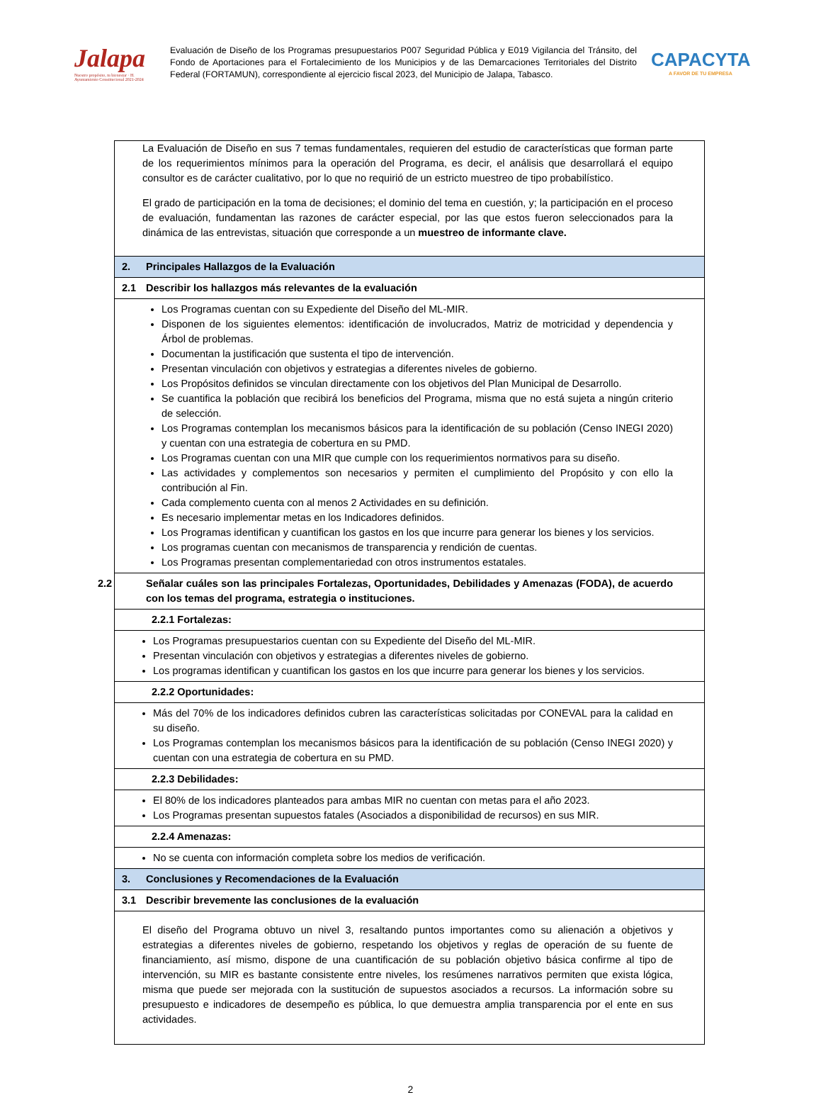Jalapa
Nuestro propósito, tu bienestar · H. Ayuntamiento Constitucional 2021-2024
Evaluación de Diseño de los Programas presupuestarios P007 Seguridad Pública y E019 Vigilancia del Tránsito, del Fondo de Aportaciones para el Fortalecimiento de los Municipios y de las Demarcaciones Territoriales del Distrito Federal (FORTAMUN), correspondiente al ejercicio fiscal 2023, del Municipio de Jalapa, Tabasco.
CAPACYTA
A FAVOR DE TU EMPRESA
| La Evaluación de Diseño en sus 7 temas fundamentales, requieren del estudio de características que forman parte de los requerimientos mínimos para la operación del Programa, es decir, el análisis que desarrollará el equipo consultor es de carácter cualitativo, por lo que no requirió de un estricto muestreo de tipo probabilístico. El grado de participación en la toma de decisiones; el dominio del tema en cuestión, y; la participación en el proceso de evaluación, fundamentan las razones de carácter especial, por las que estos fueron seleccionados para la dinámica de las entrevistas, situación que corresponde a un muestreo de informante clave. |
| 2. Principales Hallazgos de la Evaluación |
| 2.1 Describir los hallazgos más relevantes de la evaluación |
| Los Programas cuentan con su Expediente del Diseño del ML-MIR. Disponen de los siguientes elementos: identificación de involucrados, Matriz de motricidad y dependencia y Árbol de problemas. Documentan la justificación que sustenta el tipo de intervención. Presentan vinculación con objetivos y estrategias a diferentes niveles de gobierno. Los Propósitos definidos se vinculan directamente con los objetivos del Plan Municipal de Desarrollo. Se cuantifica la población que recibirá los beneficios del Programa, misma que no está sujeta a ningún criterio de selección. Los Programas contemplan los mecanismos básicos para la identificación de su población (Censo INEGI 2020) y cuentan con una estrategia de cobertura en su PMD. Los Programas cuentan con una MIR que cumple con los requerimientos normativos para su diseño. Las actividades y complementos son necesarios y permiten el cumplimiento del Propósito y con ello la contribución al Fin. Cada complemento cuenta con al menos 2 Actividades en su definición. Es necesario implementar metas en los Indicadores definidos. Los Programas identifican y cuantifican los gastos en los que incurre para generar los bienes y los servicios. Los programas cuentan con mecanismos de transparencia y rendición de cuentas. Los Programas presentan complementariedad con otros instrumentos estatales. |
| 2.2 Señalar cuáles son las principales Fortalezas, Oportunidades, Debilidades y Amenazas (FODA), de acuerdo con los temas del programa, estrategia o instituciones. |
| 2.2.1 Fortalezas: |
| Los Programas presupuestarios cuentan con su Expediente del Diseño del ML-MIR. Presentan vinculación con objetivos y estrategias a diferentes niveles de gobierno. Los programas identifican y cuantifican los gastos en los que incurre para generar los bienes y los servicios. |
| 2.2.2 Oportunidades: |
| Más del 70% de los indicadores definidos cubren las características solicitadas por CONEVAL para la calidad en su diseño. Los Programas contemplan los mecanismos básicos para la identificación de su población (Censo INEGI 2020) y cuentan con una estrategia de cobertura en su PMD. |
| 2.2.3 Debilidades: |
| El 80% de los indicadores planteados para ambas MIR no cuentan con metas para el año 2023. Los Programas presentan supuestos fatales (Asociados a disponibilidad de recursos) en sus MIR. |
| 2.2.4 Amenazas: |
| No se cuenta con información completa sobre los medios de verificación. |
| 3. Conclusiones y Recomendaciones de la Evaluación |
| 3.1 Describir brevemente las conclusiones de la evaluación |
| El diseño del Programa obtuvo un nivel 3, resaltando puntos importantes como su alienación a objetivos y estrategias a diferentes niveles de gobierno, respetando los objetivos y reglas de operación de su fuente de financiamiento, así mismo, dispone de una cuantificación de su población objetivo básica confirme al tipo de intervención, su MIR es bastante consistente entre niveles, los resúmenes narrativos permiten que exista lógica, misma que puede ser mejorada con la sustitución de supuestos asociados a recursos. La información sobre su presupuesto e indicadores de desempeño es pública, lo que demuestra amplia transparencia por el ente en sus actividades. |
2